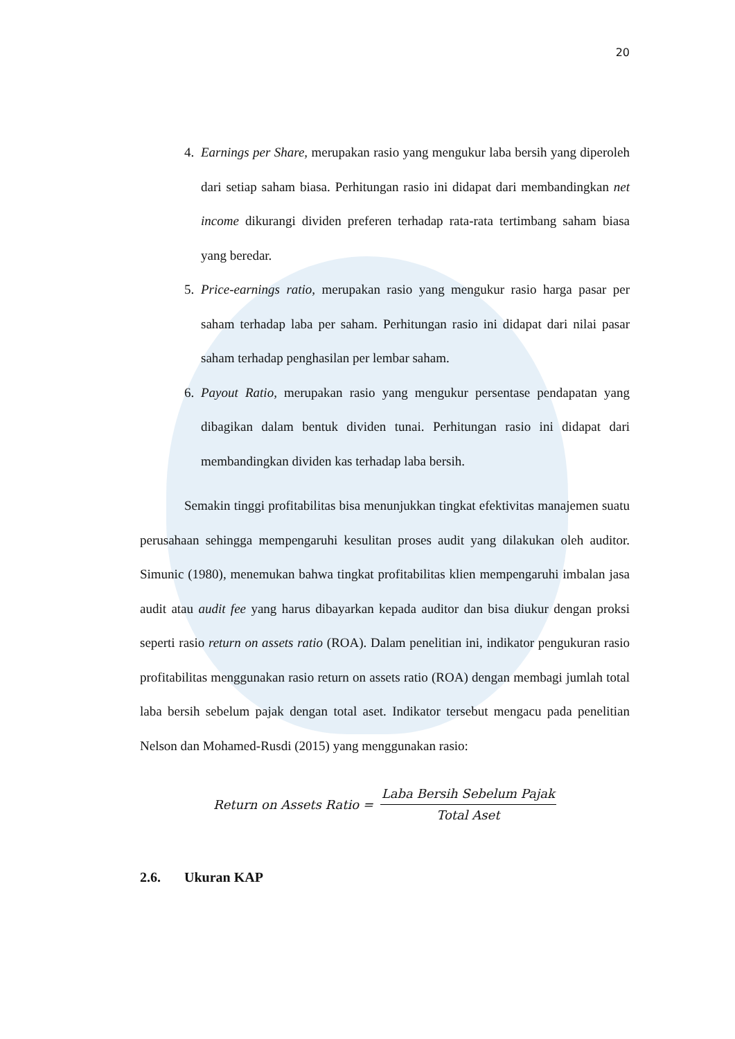20
4. Earnings per Share, merupakan rasio yang mengukur laba bersih yang diperoleh dari setiap saham biasa. Perhitungan rasio ini didapat dari membandingkan net income dikurangi dividen preferen terhadap rata-rata tertimbang saham biasa yang beredar.
5. Price-earnings ratio, merupakan rasio yang mengukur rasio harga pasar per saham terhadap laba per saham. Perhitungan rasio ini didapat dari nilai pasar saham terhadap penghasilan per lembar saham.
6. Payout Ratio, merupakan rasio yang mengukur persentase pendapatan yang dibagikan dalam bentuk dividen tunai. Perhitungan rasio ini didapat dari membandingkan dividen kas terhadap laba bersih.
Semakin tinggi profitabilitas bisa menunjukkan tingkat efektivitas manajemen suatu perusahaan sehingga mempengaruhi kesulitan proses audit yang dilakukan oleh auditor. Simunic (1980), menemukan bahwa tingkat profitabilitas klien mempengaruhi imbalan jasa audit atau audit fee yang harus dibayarkan kepada auditor dan bisa diukur dengan proksi seperti rasio return on assets ratio (ROA). Dalam penelitian ini, indikator pengukuran rasio profitabilitas menggunakan rasio return on assets ratio (ROA) dengan membagi jumlah total laba bersih sebelum pajak dengan total aset. Indikator tersebut mengacu pada penelitian Nelson dan Mohamed-Rusdi (2015) yang menggunakan rasio:
Return on Assets Ratio = Laba Bersih Sebelum Pajak Total Aset
2.6. Ukuran KAP